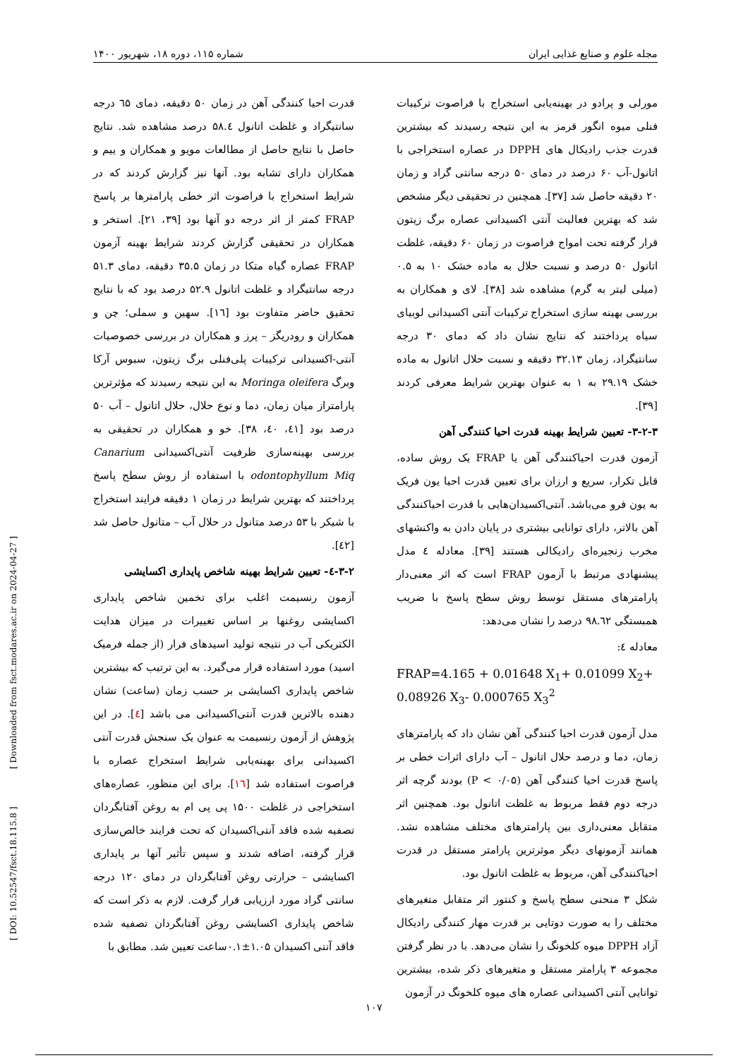مجله علوم و صنایع غذایی ایران شماره ۱۱۵، دوره ۱۸، شهریور ۱۴۰۰
مورلی و پرادو در بهینه‌یابی استخراج با فراصوت ترکیبات فنلی میوه انگور قرمز به این نتیجه رسیدند که بیشترین قدرت جذب رادیکال های DPPH در عصاره استخراجی با اتانول-آب ۶۰ درصد در دمای ۵۰ درجه سانتی گراد و زمان ۲۰ دقیقه حاصل شد [۳۷]. همچنین در تحقیقی دیگر مشخص شد که بهترین فعالیت آنتی اکسیدانی عصاره برگ زیتون قرار گرفته تحت امواج فراصوت در زمان ۶۰ دقیقه، غلظت اتانول ۵۰ درصد و نسبت حلال به ماده خشک ۱۰ به ۰.۵ (میلی لیتر به گرم) مشاهده شد [۳۸]. لای و همکاران به بررسی بهینه سازی استخراج ترکیبات آنتی اکسیدانی لوبیای سیاه پرداختند که نتایج نشان داد که دمای ۳۰ درجه سانتیگراد، زمان ۳۲.۱۳ دقیقه و نسبت حلال اتانول به ماده خشک ۲۹.۱۹ به ۱ به عنوان بهترین شرایط معرفی کردند [۳۹].
۳-۲-۳- تعیین شرایط بهینه قدرت احیا کنندگی آهن
آزمون قدرت احیاکنندگی آهن یا FRAP یک روش ساده، قابل تکرار، سریع و ارزان برای تعیین قدرت احیا یون فریک به یون فرو می‌باشد. آنتی‌اکسیدان‌هایی با قدرت احیاکنندگی آهن بالاتر، دارای توانایی بیشتری در پایان دادن به واکنشهای مخرب زنجیره‌ای رادیکالی هستند [۳۹]. معادله ٤ مدل پیشنهادی مرتبط با آزمون FRAP است که اثر معنی‌دار پارامترهای مستقل توسط روش سطح پاسخ با ضریب همبستگی ۹۸.٦۲ درصد را نشان می‌دهد:
معادله ٤:
FRAP=4.165 + 0.01648 X<sub>1</sub>+ 0.01099 X<sub>2</sub>+ 0.08926 X<sub>3</sub>- 0.000765 X<sub>3</sub><sup>2</sup>
مدل آزمون قدرت احیا کنندگی آهن نشان داد که پارامترهای زمان، دما و درصد حلال اتانول – آب دارای اثرات خطی بر پاسخ قدرت احیا کنندگی آهن (P < ۰/۰۵) بودند گرچه اثر درجه دوم فقط مربوط به غلظت اتانول بود. همچنین اثر متقابل معنی‌داری بین پارامترهای مختلف مشاهده نشد. همانند آزمونهای دیگر موثرترین پارامتر مستقل در قدرت احیاکنندگی آهن، مربوط به غلظت اتانول بود.
شکل ۳ منحنی سطح پاسخ و کنتور اثر متقابل متغیرهای مختلف را به صورت دوتایی بر قدرت مهار کنندگی رادیکال آزاد DPPH میوه کلخونگ را نشان می‌دهد. با در نظر گرفتن مجموعه ۳ پارامتر مستقل و متغیرهای ذکر شده، بیشترین توانایی آنتی اکسیدانی عصاره های میوه کلخونگ در آزمون
قدرت احیا کنندگی آهن در زمان ۵۰ دقیقه، دمای ٦۵ درجه سانتیگراد و غلظت اتانول ۵۸.٤ درصد مشاهده شد. نتایج حاصل با نتایج حاصل از مطالعات مویو و همکاران و ییم و همکاران دارای تشابه بود. آنها نیز گزارش کردند که در شرایط استخراج با فراصوت اثر خطی پارامترها بر پاسخ FRAP کمتر از اثر درجه دو آنها بود [۳۹، ۲۱]. استخر و همکاران در تحقیقی گزارش کردند شرایط بهینه آزمون FRAP عصاره گیاه متکا در زمان ۳۵.۵ دقیقه، دمای ۵۱.۳ درجه سانتیگراد و غلظت اتانول ۵۲.۹ درصد بود که با نتایج تحقیق حاضر متفاوت بود [۱٦]. سهین و سملی؛ چن و همکاران و رودریگز – پرز و همکاران در بررسی خصوصیات آنتی-اکسیدانی ترکیبات پلی‌فنلی برگ زیتون، سبوس آرکا وبرگ Moringa oleifera به این نتیجه رسیدند که مؤثرترین پارامتراز میان زمان، دما و نوع حلال، حلال اتانول – آب ۵۰ درصد بود [٤۱، ٤۰، ۳۸]. خو و همکاران در تحقیقی به بررسی بهینه‌سازی ظرفیت آنتی‌اکسیدانی Canarium odontophyllum Miq با استفاده از روش سطح پاسخ پرداختند که بهترین شرایط در زمان ۱ دقیقه فرایند استخراج با شیکر با ۵۳ درصد متانول در حلال آب – متانول حاصل شد [٤۲].
۳-۲-٤- تعیین شرایط بهینه شاخص پایداری اکسایشی
آزمون رنسیمت اغلب برای تخمین شاخص پایداری اکسایشی روغنها بر اساس تغییرات در میزان هدایت الکتریکی آب در نتیجه تولید اسیدهای فرار (از جمله فرمیک اسید) مورد استفاده قرار می‌گیرد. به این ترتیب که بیشترین شاخص پایداری اکسایشی بر حسب زمان (ساعت) نشان دهنده بالاترین قدرت آنتی‌اکسیدانی می باشد [٤]. در این پژوهش از آزمون رنسیمت به عنوان یک سنجش قدرت آنتی اکسیدانی برای بهینه‌یابی شرایط استخراج عصاره با فراصوت استفاده شد [۱٦]. برای این منظور، عصاره‌های استخراجی در غلظت ۱۵۰۰ پی پی ام به روغن آفتابگردان تصفیه شده فاقد آنتی‌اکسیدان که تحت فرایند خالص‌سازی قرار گرفته، اضافه شدند و سپس تأثیر آنها بر پایداری اکسایشی – حرارتی روغن آفتابگردان در دمای ۱۲۰ درجه سانتی گراد مورد ارزیابی قرار گرفت. لازم به ذکر است که شاخص پایداری اکسایشی روغن آفتابگردان تصفیه شده فاقد آنتی اکسیدان ۱.۰۵±۰.۱ساعت تعیین شد. مطابق با
[ DOI: 10.52547/fsct.18.115.8 ] [ Downloaded from fsct.modares.ac.ir on 2024-04-27 ]
۱۰۷